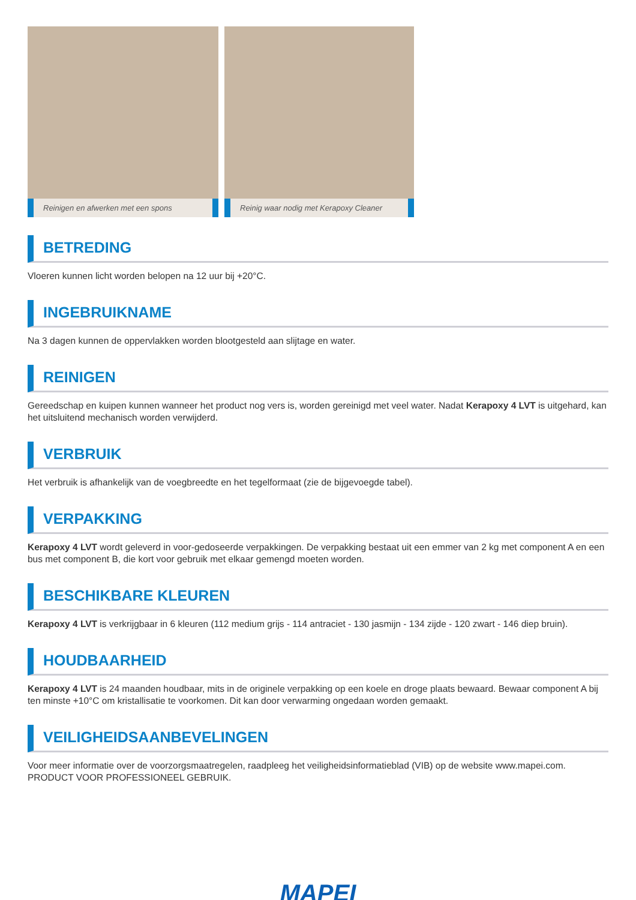Reinigen en afwerken met een spons
Reinig waar nodig met Kerapoxy Cleaner
BETREDING
Vloeren kunnen licht worden belopen na 12 uur bij +20°C.
INGEBRUIKNAME
Na 3 dagen kunnen de oppervlakken worden blootgesteld aan slijtage en water.
REINIGEN
Gereedschap en kuipen kunnen wanneer het product nog vers is, worden gereinigd met veel water. Nadat Kerapoxy 4 LVT is uitgehard, kan het uitsluitend mechanisch worden verwijderd.
VERBRUIK
Het verbruik is afhankelijk van de voegbreedte en het tegelformaat (zie de bijgevoegde tabel).
VERPAKKING
Kerapoxy 4 LVT wordt geleverd in voor-gedoseerde verpakkingen. De verpakking bestaat uit een emmer van 2 kg met component A en een bus met component B, die kort voor gebruik met elkaar gemengd moeten worden.
BESCHIKBARE KLEUREN
Kerapoxy 4 LVT is verkrijgbaar in 6 kleuren (112 medium grijs - 114 antraciet - 130 jasmijn - 134 zijde - 120 zwart - 146 diep bruin).
HOUDBAARHEID
Kerapoxy 4 LVT is 24 maanden houdbaar, mits in de originele verpakking op een koele en droge plaats bewaard. Bewaar component A bij ten minste +10°C om kristallisatie te voorkomen. Dit kan door verwarming ongedaan worden gemaakt.
VEILIGHEIDSAANBEVELINGEN
Voor meer informatie over de voorzorgsmaatregelen, raadpleeg het veiligheidsinformatieblad (VIB) op de website www.mapei.com.
PRODUCT VOOR PROFESSIONEEL GEBRUIK.
MAPEI